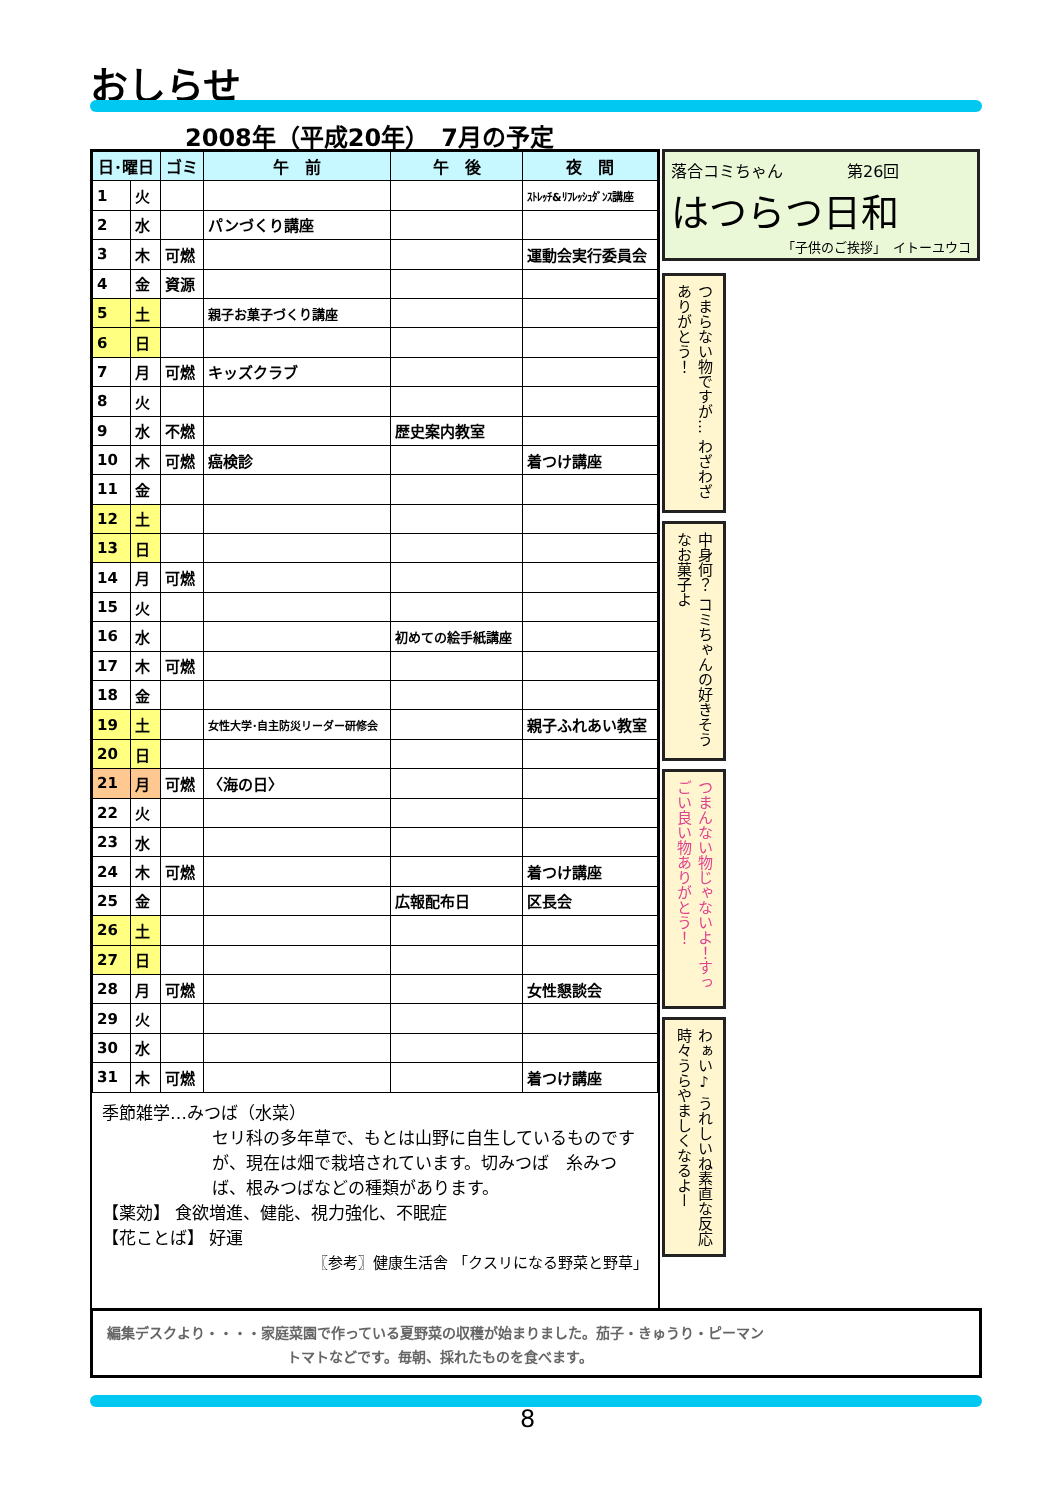おしらせ
2008年（平成20年）　7月の予定
| 日･曜日 | | ゴミ | 午 前 | 午 後 | 夜 間 |
| --- | --- | --- | --- | --- | --- |
| 1 | 火 | | | | ｽﾄﾚｯﾁ&ﾘﾌﾚｯｼｭﾀﾞﾝｽ講座 |
| 2 | 水 | | パンづくり講座 | | |
| 3 | 木 | 可燃 | | | 運動会実行委員会 |
| 4 | 金 | 資源 | | | |
| 5 | 土 | | 親子お菓子づくり講座 | | |
| 6 | 日 | | | | |
| 7 | 月 | 可燃 | キッズクラブ | | |
| 8 | 火 | | | | |
| 9 | 水 | 不燃 | | 歴史案内教室 | |
| 10 | 木 | 可燃 | 癌検診 | | 着つけ講座 |
| 11 | 金 | | | | |
| 12 | 土 | | | | |
| 13 | 日 | | | | |
| 14 | 月 | 可燃 | | | |
| 15 | 火 | | | | |
| 16 | 水 | | | 初めての絵手紙講座 | |
| 17 | 木 | 可燃 | | | |
| 18 | 金 | | | | |
| 19 | 土 | | 女性大学･自主防災リーダー研修会 | | 親子ふれあい教室 |
| 20 | 日 | | | | |
| 21 | 月 | 可燃 | 〈海の日〉 | | |
| 22 | 火 | | | | |
| 23 | 水 | | | | |
| 24 | 木 | 可燃 | | | 着つけ講座 |
| 25 | 金 | | | 広報配布日 | 区長会 |
| 26 | 土 | | | | |
| 27 | 日 | | | | |
| 28 | 月 | 可燃 | | | 女性懇談会 |
| 29 | 火 | | | | |
| 30 | 水 | | | | |
| 31 | 木 | 可燃 | | | 着つけ講座 |
季節雑学…みつば（水菜）
セリ科の多年草で、もとは山野に自生しているものですが、現在は畑で栽培されています。切みつば　糸みつば、根みつばなどの種類があります。
【薬効】 食欲増進、健能、視力強化、不眠症
【花ことば】 好運
〖参考〗健康生活舎 「クスリになる野菜と野草」
落合コミちゃん　　　　第26回
はつらつ日和
「子供のご挨拶」　イトーユウコ
つまらない物ですが… わざわざありがとう！
中身何？ コミちゃんの好きそうなお菓子よ
つまんない物じゃないよ！すっごい良い物ありがとう！
わぁい♪ うれしいね素直な反応 時々うらやましくなるよー
編集デスクより・・・・家庭菜園で作っている夏野菜の収穫が始まりました。茄子・きゅうり・ピーマン
トマトなどです。毎朝、採れたものを食べます。
8